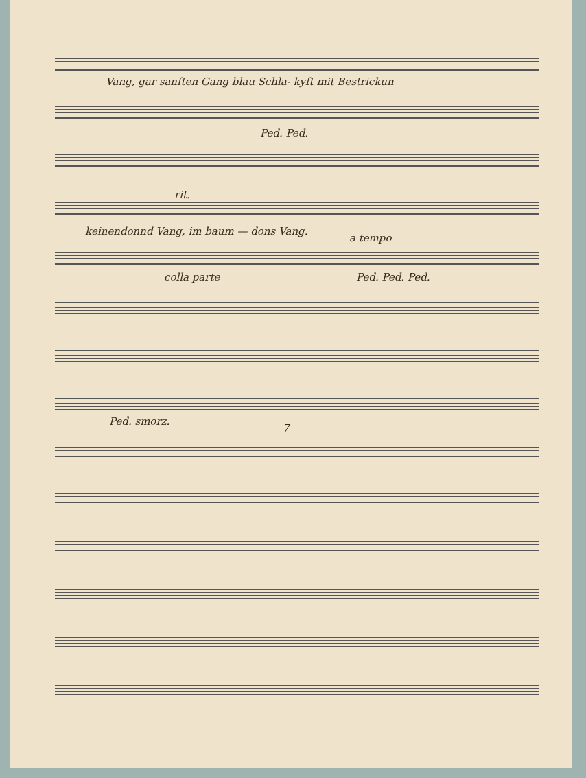Vang, gar sanften Gang blau Schla- kyft mit Bestrickun
Ped. Ped.
rit.
keinendonnd Vang, im baum — dons Vang.
a tempo
colla parte Ped. Ped. Ped.
Ped. smorz.
7